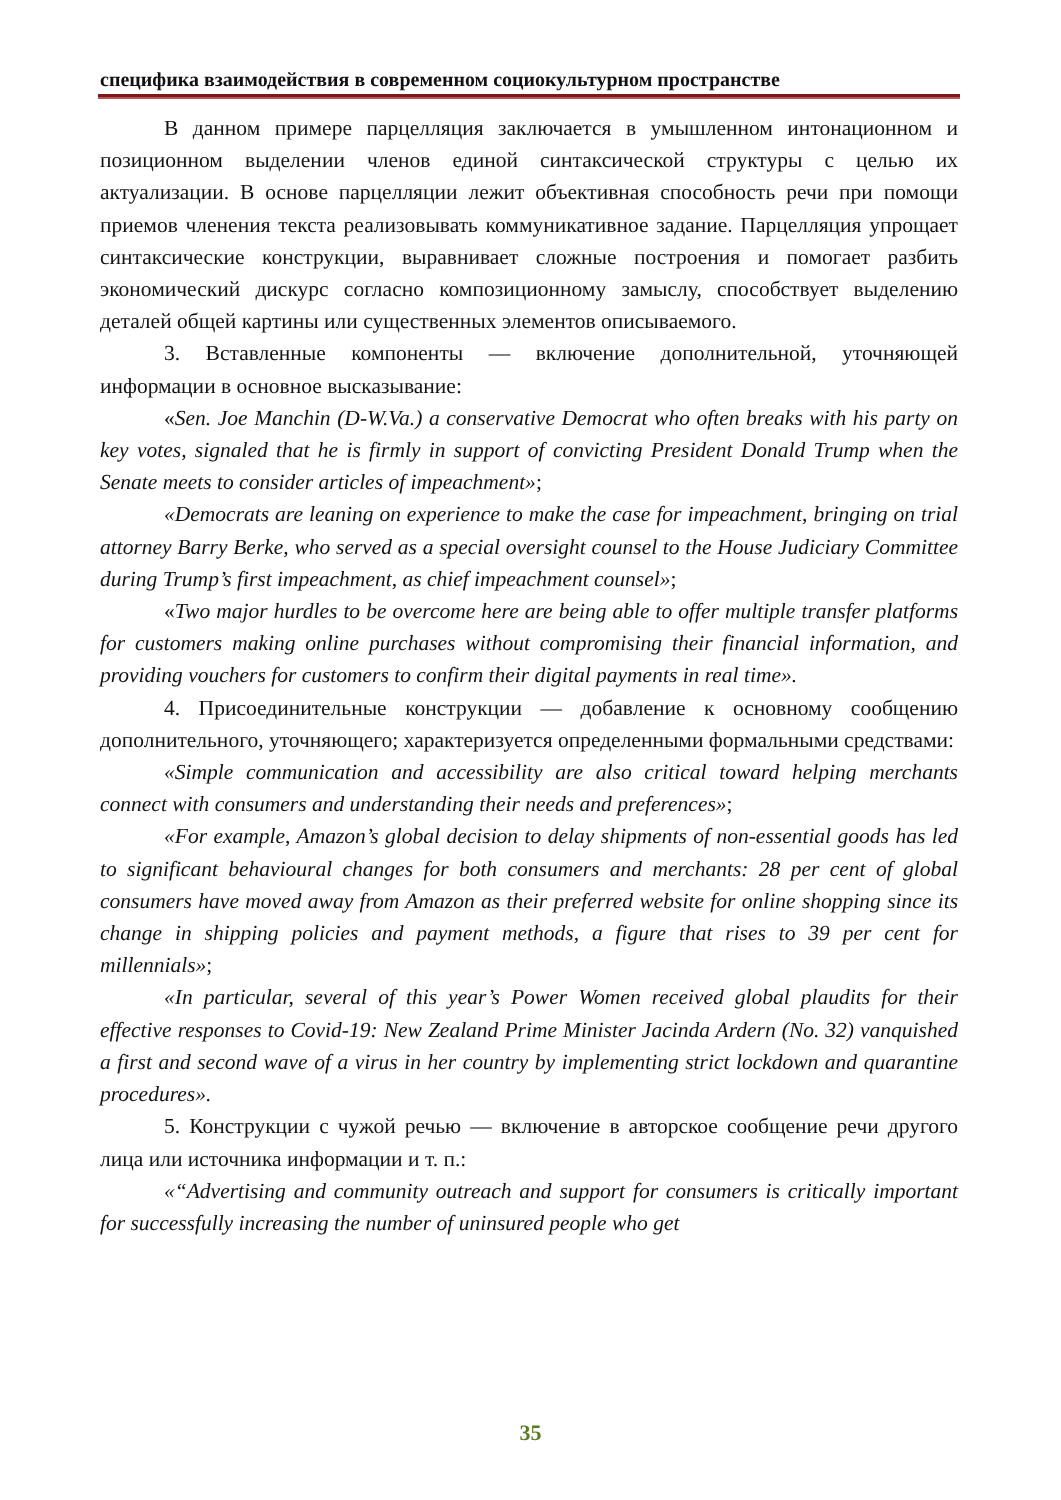специфика взаимодействия в современном социокультурном пространстве
В данном примере парцелляция заключается в умышленном интонационном и позиционном выделении членов единой синтаксической структуры с целью их актуализации. В основе парцелляции лежит объективная способность речи при помощи приемов членения текста реализовывать коммуникативное задание. Парцелляция упрощает синтаксические конструкции, выравнивает сложные построения и помогает разбить экономический дискурс согласно композиционному замыслу, способствует выделению деталей общей картины или существенных элементов описываемого.
3. Вставленные компоненты — включение дополнительной, уточняющей информации в основное высказывание:
«Sen. Joe Manchin (D-W.Va.) a conservative Democrat who often breaks with his party on key votes, signaled that he is firmly in support of convicting President Donald Trump when the Senate meets to consider articles of impeachment»;
«Democrats are leaning on experience to make the case for impeachment, bringing on trial attorney Barry Berke, who served as a special oversight counsel to the House Judiciary Committee during Trump’s first impeachment, as chief impeachment counsel»;
«Two major hurdles to be overcome here are being able to offer multiple transfer platforms for customers making online purchases without compromising their financial information, and providing vouchers for customers to confirm their digital payments in real time».
4. Присоединительные конструкции — добавление к основному сообщению дополнительного, уточняющего; характеризуется определенными формальными средствами:
«Simple communication and accessibility are also critical toward helping merchants connect with consumers and understanding their needs and preferences»;
«For example, Amazon’s global decision to delay shipments of non-essential goods has led to significant behavioural changes for both consumers and merchants: 28 per cent of global consumers have moved away from Amazon as their preferred website for online shopping since its change in shipping policies and payment methods, a figure that rises to 39 per cent for millennials»;
«In particular, several of this year’s Power Women received global plaudits for their effective responses to Covid-19: New Zealand Prime Minister Jacinda Ardern (No. 32) vanquished a first and second wave of a virus in her country by implementing strict lockdown and quarantine procedures».
5. Конструкции с чужой речью — включение в авторское сообщение речи другого лица или источника информации и т. п.:
«“Advertising and community outreach and support for consumers is critically important for successfully increasing the number of uninsured people who get
35